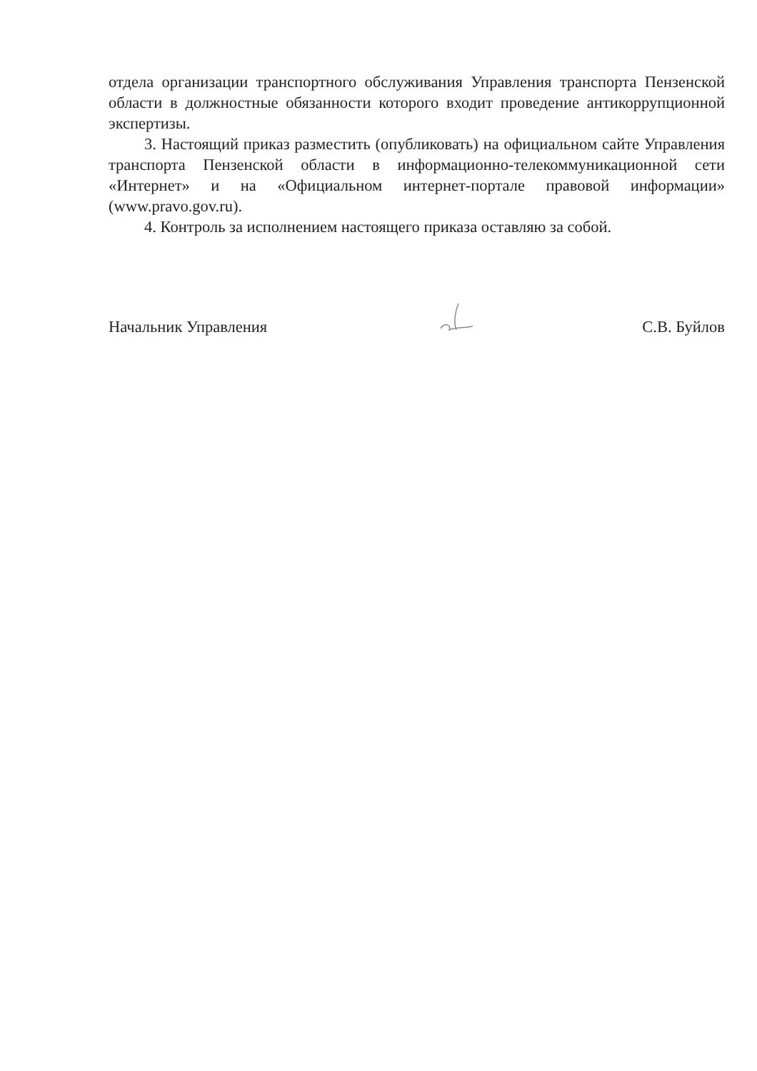отдела организации транспортного обслуживания Управления транспорта Пензенской области в должностные обязанности которого входит проведение антикоррупционной экспертизы.
3. Настоящий приказ разместить (опубликовать) на официальном сайте Управления транспорта Пензенской области в информационно-телекоммуникационной сети «Интернет» и на «Официальном интернет-портале правовой информации» (www.pravo.gov.ru).
4. Контроль за исполнением настоящего приказа оставляю за собой.
Начальник Управления С.В. Буйлов